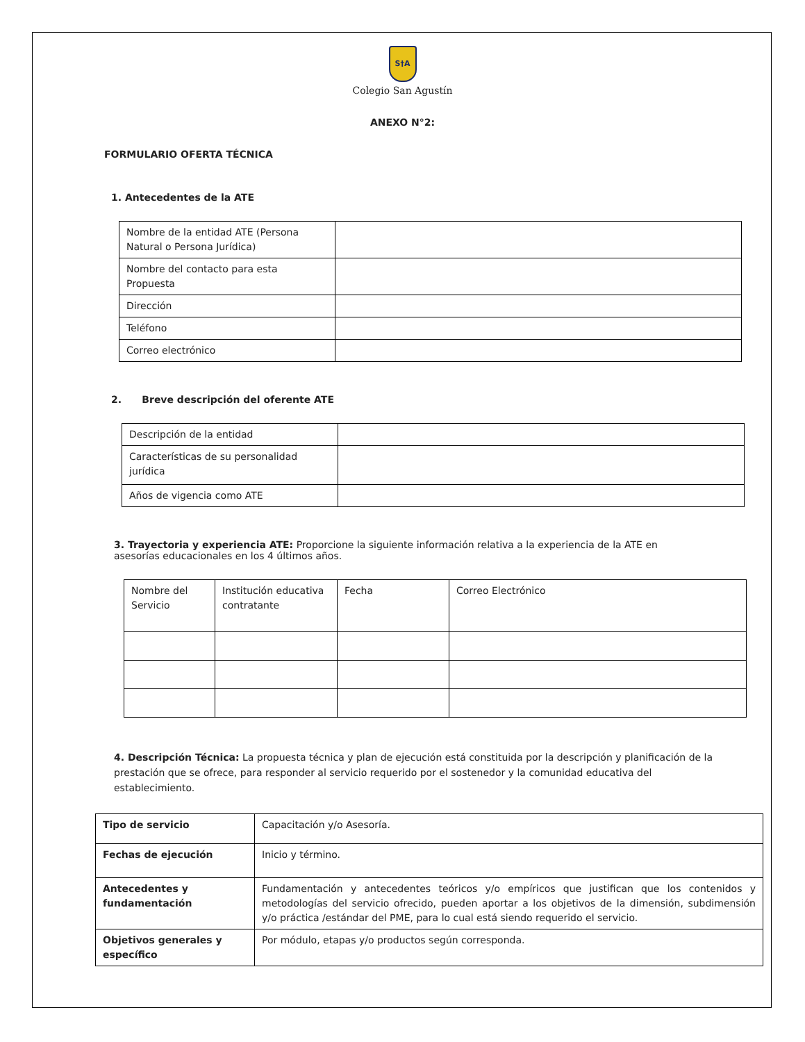S†A
Colegio San Agustín
ANEXO N°2:
FORMULARIO OFERTA TÉCNICA
1. Antecedentes de la ATE
| Nombre de la entidad ATE (Persona Natural o Persona Jurídica) | |
| Nombre del contacto para esta Propuesta | |
| Dirección | |
| Teléfono | |
| Correo electrónico | |
2. Breve descripción del oferente ATE
| Descripción de la entidad | |
| Características de su personalidad jurídica | |
| Años de vigencia como ATE | |
3. Trayectoria y experiencia ATE: Proporcione la siguiente información relativa a la experiencia de la ATE en asesorías educacionales en los 4 últimos años.
| Nombre del Servicio | Institución educativa contratante | Fecha | Correo Electrónico |
4. Descripción Técnica: La propuesta técnica y plan de ejecución está constituida por la descripción y planificación de la prestación que se ofrece, para responder al servicio requerido por el sostenedor y la comunidad educativa del establecimiento.
| Tipo de servicio | Capacitación y/o Asesoría. |
| Fechas de ejecución | Inicio y término. |
| Antecedentes y fundamentación | Fundamentación y antecedentes teóricos y/o empíricos que justifican que los contenidos y metodologías del servicio ofrecido, pueden aportar a los objetivos de la dimensión, subdimensión y/o práctica /estándar del PME, para lo cual está siendo requerido el servicio. |
| Objetivos generales y específico | Por módulo, etapas y/o productos según corresponda. |